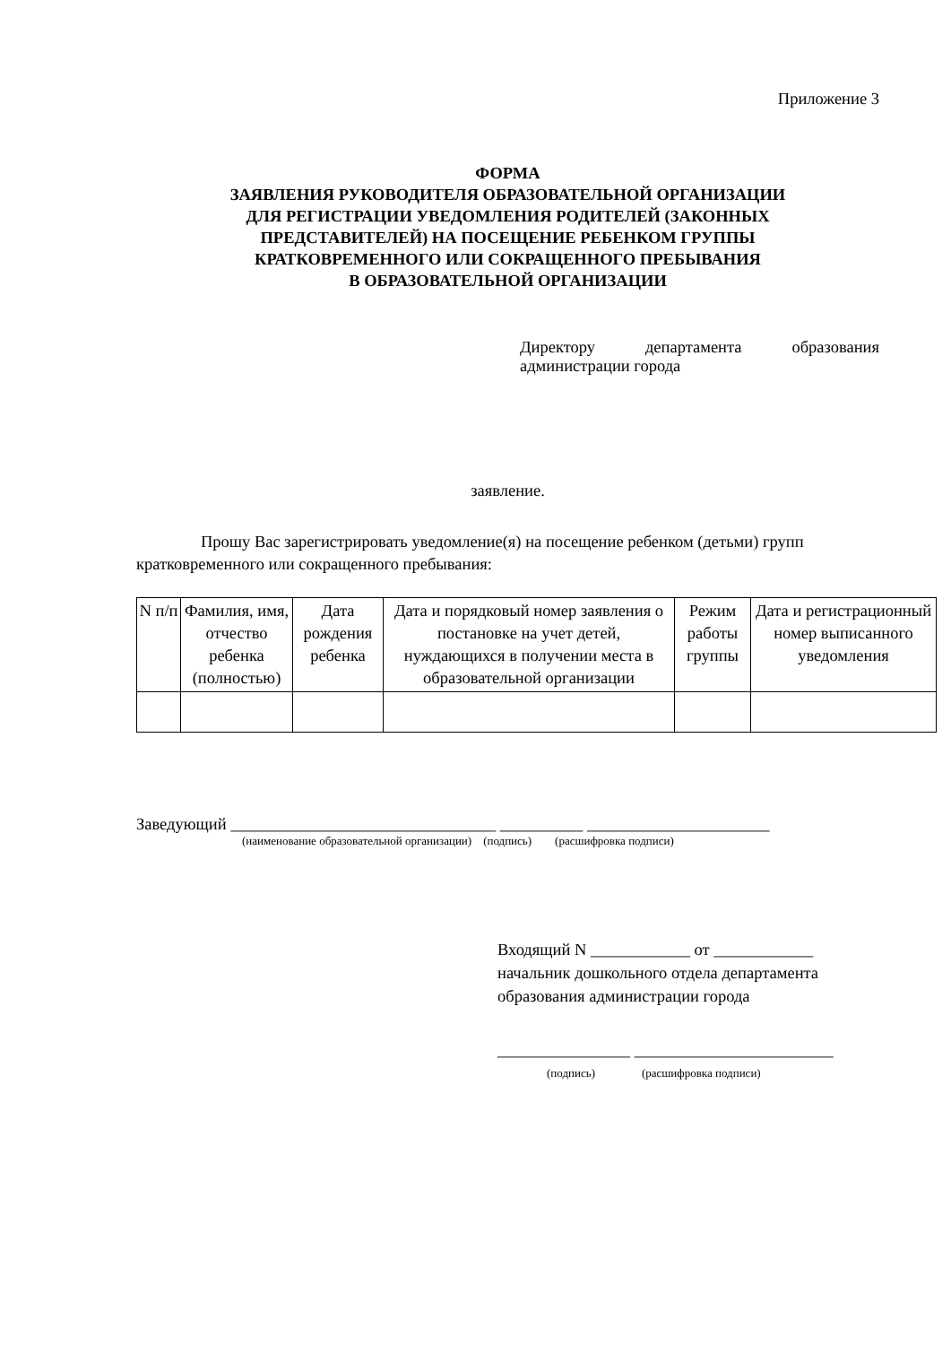Приложение 3
ФОРМА
ЗАЯВЛЕНИЯ РУКОВОДИТЕЛЯ ОБРАЗОВАТЕЛЬНОЙ ОРГАНИЗАЦИИ
ДЛЯ РЕГИСТРАЦИИ УВЕДОМЛЕНИЯ РОДИТЕЛЕЙ (ЗАКОННЫХ
ПРЕДСТАВИТЕЛЕЙ) НА ПОСЕЩЕНИЕ РЕБЕНКОМ ГРУППЫ
КРАТКОВРЕМЕННОГО ИЛИ СОКРАЩЕННОГО ПРЕБЫВАНИЯ
В ОБРАЗОВАТЕЛЬНОЙ ОРГАНИЗАЦИИ
Директору департамента образования
администрации города
заявление.
Прошу Вас зарегистрировать уведомление(я) на посещение ребенком (детьми) групп кратковременного или сокращенного пребывания:
| N п/п | Фамилия, имя, отчество ребенка (полностью) | Дата рождения ребенка | Дата и порядковый номер заявления о постановке на учет детей, нуждающихся в получении места в образовательной организации | Режим работы группы | Дата и регистрационный номер выписанного уведомления |
| --- | --- | --- | --- | --- | --- |
Заведующий ________________________________ __________ ______________________
(наименование образовательной организации) (подпись) (расшифровка подписи)
Входящий N ____________ от ____________
начальник дошкольного отдела департамента
образования администрации города
________________ ________________________
(подпись) (расшифровка подписи)